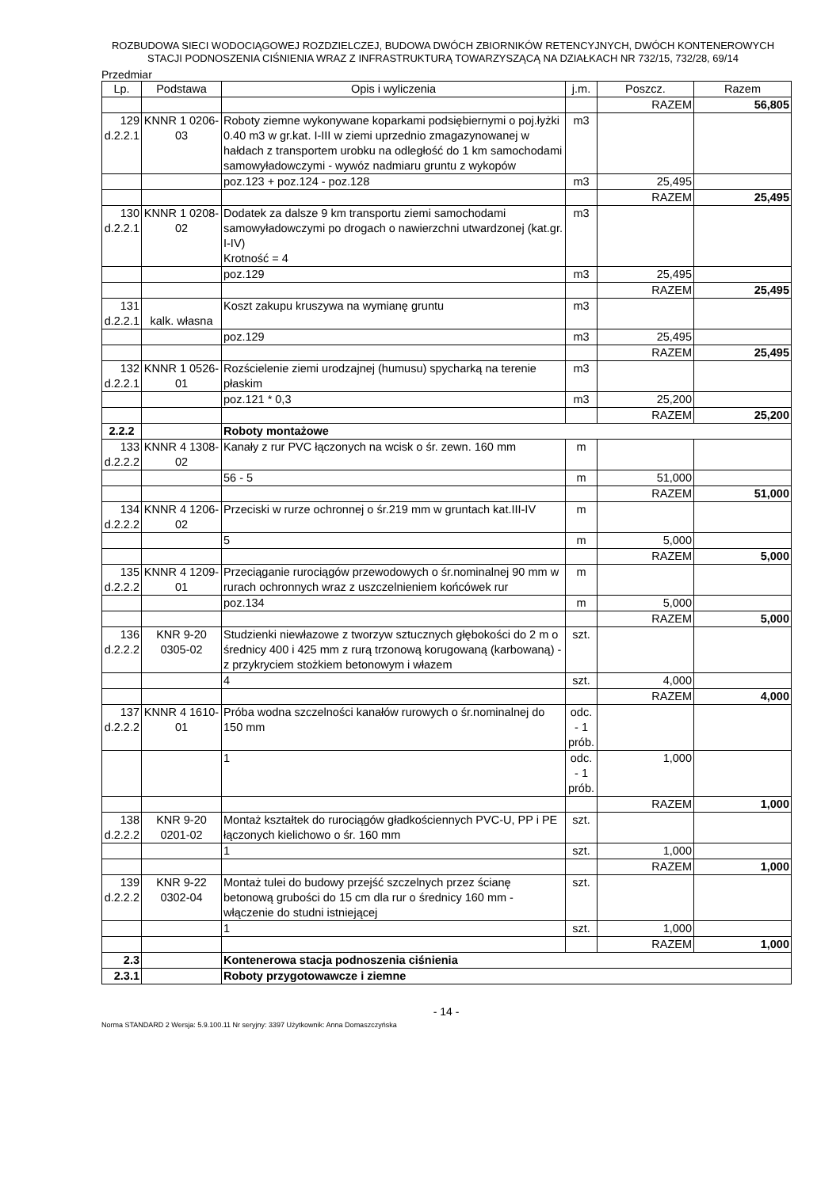ROZBUDOWA SIECI WODOCIĄGOWEJ ROZDZIELCZEJ, BUDOWA DWÓCH ZBIORNIKÓW RETENCYJNYCH, DWÓCH KONTENEROWYCH
STACJI PODNOSZENIA CIŚNIENIA WRAZ Z INFRASTRUKTURĄ TOWARZYSZĄCĄ NA DZIAŁKACH NR 732/15, 732/28, 69/14
Przedmiar
| Lp. | Podstawa | Opis i wyliczenia | j.m. | Poszcz. | Razem |
| --- | --- | --- | --- | --- | --- |
| | | | | RAZEM | 56,805 |
| 129 d.2.2.1 | KNNR 1 0206-03 | Roboty ziemne wykonywane koparkami podsiębiernymi o poj.łyżki 0.40 m3 w gr.kat. I-III w ziemi uprzednio zmagazynowanej w hałdach z transportem urobku na odległość do 1 km samochodami samowyładowczymi - wywóz nadmiaru gruntu z wykopów | m3 | | |
| | | poz.123 + poz.124 - poz.128 | m3 | 25,495 | |
| | | | | RAZEM | 25,495 |
| 130 d.2.2.1 | KNNR 1 0208-02 | Dodatek za dalsze 9 km transportu ziemi samochodami samowyładowczymi po drogach o nawierzchni utwardzonej (kat.gr. I-IV) Krotność = 4 | m3 | | |
| | | poz.129 | m3 | 25,495 | |
| | | | | RAZEM | 25,495 |
| 131 d.2.2.1 | kalk. własna | Koszt zakupu kruszywa na wymianę gruntu | m3 | | |
| | | poz.129 | m3 | 25,495 | |
| | | | | RAZEM | 25,495 |
| 132 d.2.2.1 | KNNR 1 0526-01 | Rozścielenie ziemi urodzajnej (humusu) spycharką na terenie płaskim | m3 | | |
| | | poz.121 * 0,3 | m3 | 25,200 | |
| | | | | RAZEM | 25,200 |
| 2.2.2 | | Roboty montażowe | | | |
| 133 d.2.2.2 | KNNR 4 1308-02 | Kanały z rur PVC łączonych na wcisk o śr. zewn. 160 mm | m | | |
| | | 56 - 5 | m | 51,000 | |
| | | | | RAZEM | 51,000 |
| 134 d.2.2.2 | KNNR 4 1206-02 | Przeciski w rurze ochronnej o śr.219 mm w gruntach kat.III-IV | m | | |
| | | 5 | m | 5,000 | |
| | | | | RAZEM | 5,000 |
| 135 d.2.2.2 | KNNR 4 1209-01 | Przeciąganie rurociągów przewodowych o śr.nominalnej 90 mm w rurach ochronnych wraz z uszczelnieniem końcówek rur | m | | |
| | | poz.134 | m | 5,000 | |
| | | | | RAZEM | 5,000 |
| 136 d.2.2.2 | KNR 9-20 0305-02 | Studzienki niewłazowe z tworzyw sztucznych głębokości do 2 m o średnicy 400 i 425 mm z rurą trzonową korugowaną (karbowaną) - z przykryciem stożkiem betonowym i włazem | szt. | | |
| | | 4 | szt. | 4,000 | |
| | | | | RAZEM | 4,000 |
| 137 d.2.2.2 | KNNR 4 1610-01 | Próba wodna szczelności kanałów rurowych o śr.nominalnej do 150 mm | odc. - 1 prób. | | |
| | | 1 | odc. - 1 prób. | 1,000 | |
| | | | | RAZEM | 1,000 |
| 138 d.2.2.2 | KNR 9-20 0201-02 | Montaż kształtek do rurociągów gładkościennych PVC-U, PP i PE łączonych kielichowo o śr. 160 mm | szt. | | |
| | | 1 | szt. | 1,000 | |
| | | | | RAZEM | 1,000 |
| 139 d.2.2.2 | KNR 9-22 0302-04 | Montaż tulei do budowy przejść szczelnych przez ścianę betonową grubości do 15 cm dla rur o średnicy 160 mm - włączenie do studni istniejącej | szt. | | |
| | | 1 | szt. | 1,000 | |
| | | | | RAZEM | 1,000 |
| 2.3 | | Kontenerowa stacja podnoszenia ciśnienia | | | |
| 2.3.1 | | Roboty przygotowawcze i ziemne | | | |
- 14 -
Norma STANDARD 2 Wersja: 5.9.100.11 Nr seryjny: 3397 Użytkownik: Anna Domaszczyńska